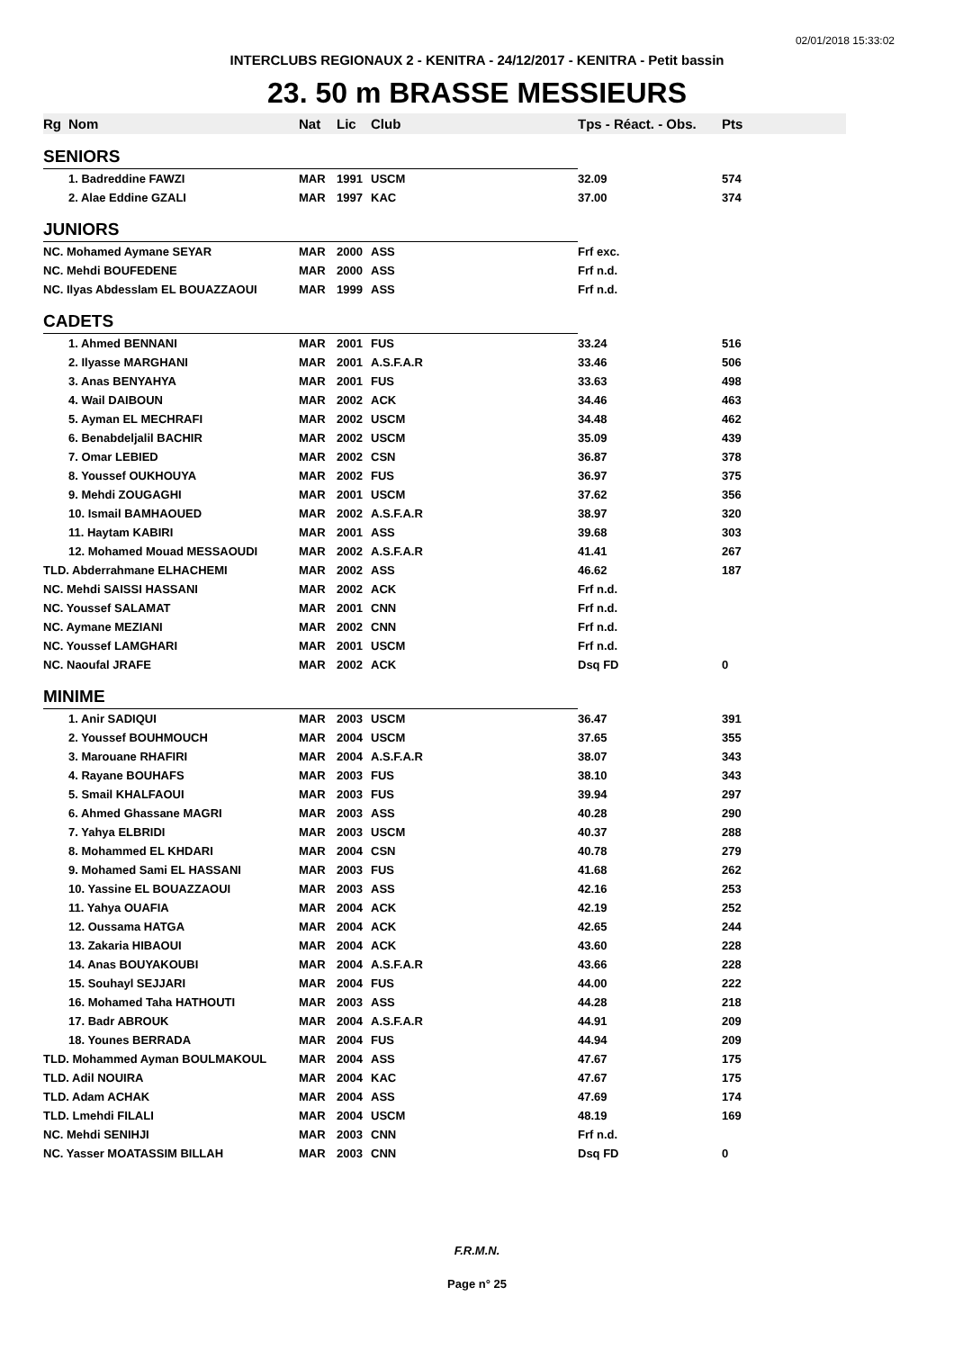02/01/2018 15:33:02
INTERCLUBS REGIONAUX 2 - KENITRA - 24/12/2017 - KENITRA - Petit bassin
23. 50 m BRASSE MESSIEURS
| Rg | Nom | Nat | Lic | Club | Tps - Réact. - Obs. | Pts |
| --- | --- | --- | --- | --- | --- | --- |
| SENIORS | | | | | | |
| | 1. Badreddine FAWZI | MAR | 1991 | USCM | 32.09 | 574 |
| | 2. Alae Eddine GZALI | MAR | 1997 | KAC | 37.00 | 374 |
| JUNIORS | | | | | | |
| NC. Mohamed Aymane SEYAR | | MAR | 2000 | ASS | Frf exc. | |
| NC. Mehdi BOUFEDENE | | MAR | 2000 | ASS | Frf n.d. | |
| NC. Ilyas Abdesslam EL BOUAZZAOUI | | MAR | 1999 | ASS | Frf n.d. | |
| CADETS | | | | | | |
| | 1. Ahmed BENNANI | MAR | 2001 | FUS | 33.24 | 516 |
| | 2. Ilyasse MARGHANI | MAR | 2001 | A.S.F.A.R | 33.46 | 506 |
| | 3. Anas BENYAHYA | MAR | 2001 | FUS | 33.63 | 498 |
| | 4. Wail DAIBOUN | MAR | 2002 | ACK | 34.46 | 463 |
| | 5. Ayman EL MECHRAFI | MAR | 2002 | USCM | 34.48 | 462 |
| | 6. Benabdeljalil BACHIR | MAR | 2002 | USCM | 35.09 | 439 |
| | 7. Omar LEBIED | MAR | 2002 | CSN | 36.87 | 378 |
| | 8. Youssef OUKHOUYA | MAR | 2002 | FUS | 36.97 | 375 |
| | 9. Mehdi ZOUGAGHI | MAR | 2001 | USCM | 37.62 | 356 |
| | 10. Ismail BAMHAOUED | MAR | 2002 | A.S.F.A.R | 38.97 | 320 |
| | 11. Haytam KABIRI | MAR | 2001 | ASS | 39.68 | 303 |
| | 12. Mohamed Mouad MESSAOUDI | MAR | 2002 | A.S.F.A.R | 41.41 | 267 |
| TLD. Abderrahmane ELHACHEMI | | MAR | 2002 | ASS | 46.62 | 187 |
| NC. Mehdi SAISSI HASSANI | | MAR | 2002 | ACK | Frf n.d. | |
| NC. Youssef SALAMAT | | MAR | 2001 | CNN | Frf n.d. | |
| NC. Aymane MEZIANI | | MAR | 2002 | CNN | Frf n.d. | |
| NC. Youssef LAMGHARI | | MAR | 2001 | USCM | Frf n.d. | |
| NC. Naoufal JRAFE | | MAR | 2002 | ACK | Dsq FD | 0 |
| MINIME | | | | | | |
| | 1. Anir SADIQUI | MAR | 2003 | USCM | 36.47 | 391 |
| | 2. Youssef BOUHMOUCH | MAR | 2004 | USCM | 37.65 | 355 |
| | 3. Marouane RHAFIRI | MAR | 2004 | A.S.F.A.R | 38.07 | 343 |
| | 4. Rayane BOUHAFS | MAR | 2003 | FUS | 38.10 | 343 |
| | 5. Smail KHALFAOUI | MAR | 2003 | FUS | 39.94 | 297 |
| | 6. Ahmed Ghassane MAGRI | MAR | 2003 | ASS | 40.28 | 290 |
| | 7. Yahya ELBRIDI | MAR | 2003 | USCM | 40.37 | 288 |
| | 8. Mohammed EL KHDARI | MAR | 2004 | CSN | 40.78 | 279 |
| | 9. Mohamed Sami EL HASSANI | MAR | 2003 | FUS | 41.68 | 262 |
| | 10. Yassine EL BOUAZZAOUI | MAR | 2003 | ASS | 42.16 | 253 |
| | 11. Yahya OUAFIA | MAR | 2004 | ACK | 42.19 | 252 |
| | 12. Oussama HATGA | MAR | 2004 | ACK | 42.65 | 244 |
| | 13. Zakaria HIBAOUI | MAR | 2004 | ACK | 43.60 | 228 |
| | 14. Anas BOUYAKOUBI | MAR | 2004 | A.S.F.A.R | 43.66 | 228 |
| | 15. Souhayl SEJJARI | MAR | 2004 | FUS | 44.00 | 222 |
| | 16. Mohamed Taha HATHOUTI | MAR | 2003 | ASS | 44.28 | 218 |
| | 17. Badr ABROUK | MAR | 2004 | A.S.F.A.R | 44.91 | 209 |
| | 18. Younes BERRADA | MAR | 2004 | FUS | 44.94 | 209 |
| TLD. Mohammed Ayman BOULMAKOUL | | MAR | 2004 | ASS | 47.67 | 175 |
| TLD. Adil NOUIRA | | MAR | 2004 | KAC | 47.67 | 175 |
| TLD. Adam ACHAK | | MAR | 2004 | ASS | 47.69 | 174 |
| TLD. Lmehdi FILALI | | MAR | 2004 | USCM | 48.19 | 169 |
| NC. Mehdi SENIHJI | | MAR | 2003 | CNN | Frf n.d. | |
| NC. Yasser MOATASSIM BILLAH | | MAR | 2003 | CNN | Dsq FD | 0 |
F.R.M.N.
Page n° 25